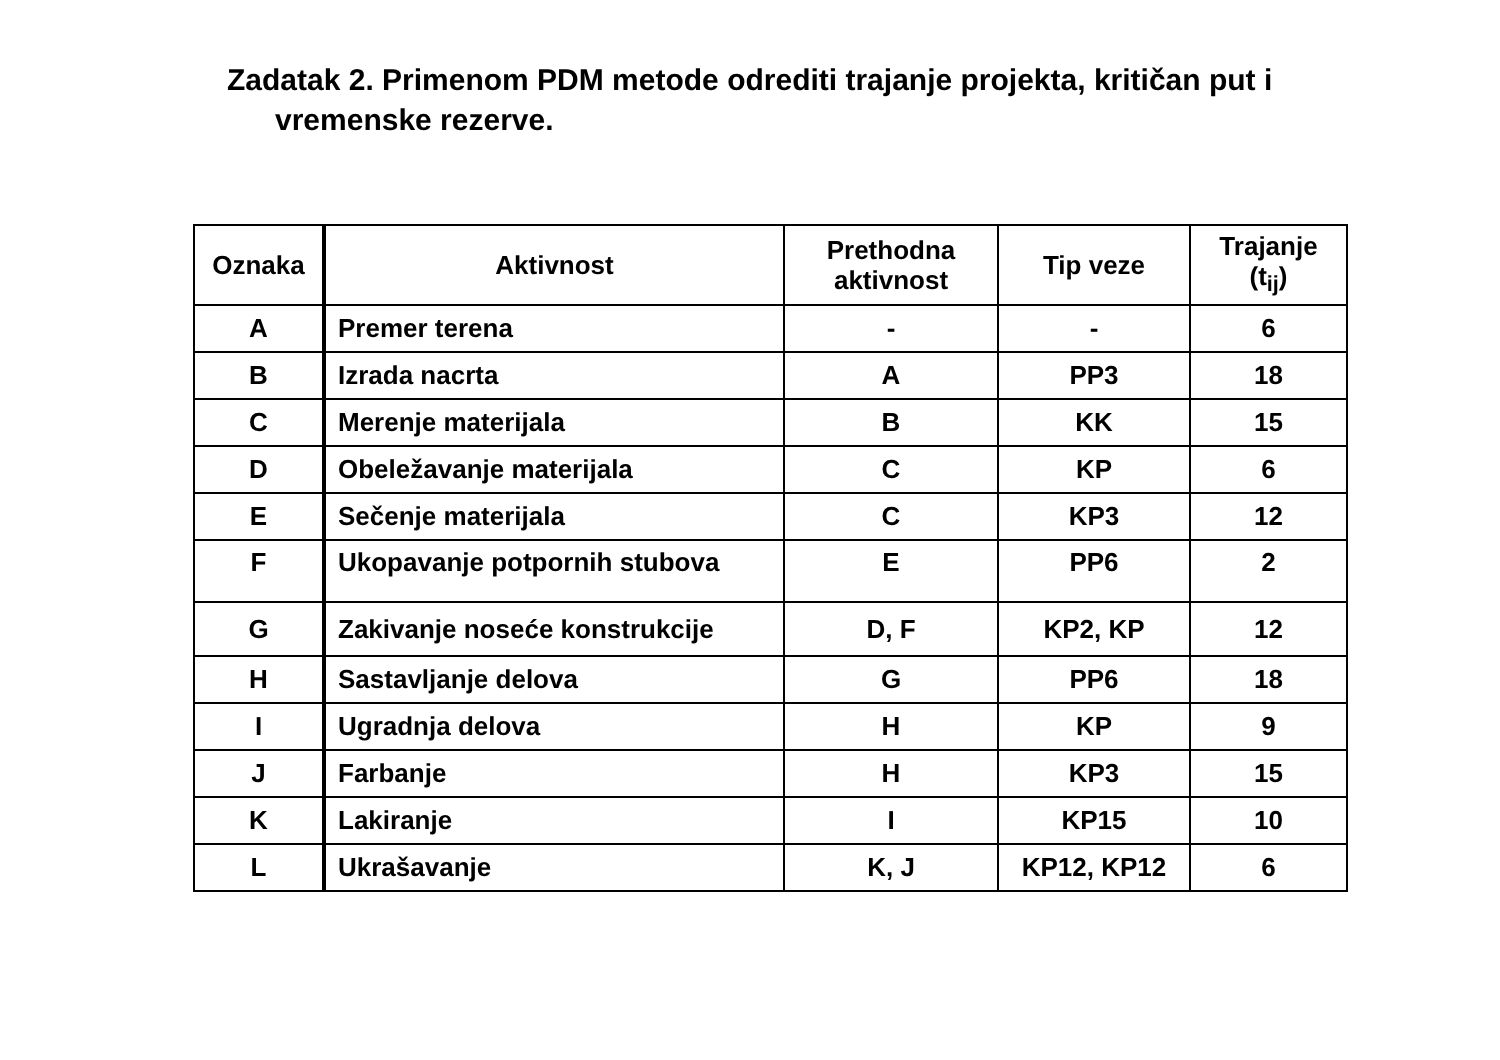Zadatak 2. Primenom PDM metode odrediti trajanje projekta, kritičan put i
vremenske rezerve.
| Oznaka | Aktivnost | Prethodna aktivnost | Tip veze | Trajanje (t<sub>ij</sub>) |
| --- | --- | --- | --- | --- |
| A | Premer terena | - | - | 6 |
| B | Izrada nacrta | A | PP3 | 18 |
| C | Merenje materijala | B | KK | 15 |
| D | Obeležavanje materijala | C | KP | 6 |
| E | Sečenje materijala | C | KP3 | 12 |
| F | Ukopavanje potpornih stubova | E | PP6 | 2 |
| G | Zakivanje noseće konstrukcije | D, F | KP2, KP | 12 |
| H | Sastavljanje delova | G | PP6 | 18 |
| I | Ugradnja delova | H | KP | 9 |
| J | Farbanje | H | KP3 | 15 |
| K | Lakiranje | I | KP15 | 10 |
| L | Ukrašavanje | K, J | KP12, KP12 | 6 |